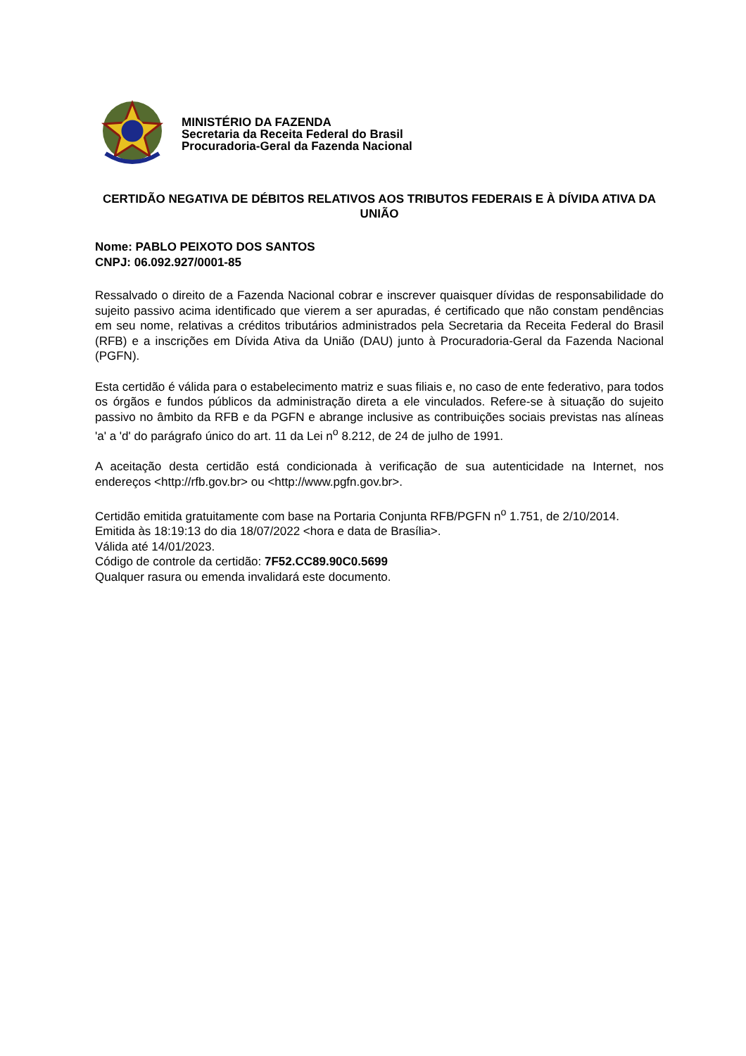MINISTÉRIO DA FAZENDA
Secretaria da Receita Federal do Brasil
Procuradoria-Geral da Fazenda Nacional
CERTIDÃO NEGATIVA DE DÉBITOS RELATIVOS AOS TRIBUTOS FEDERAIS E À DÍVIDA ATIVA DA UNIÃO
Nome: PABLO PEIXOTO DOS SANTOS
CNPJ: 06.092.927/0001-85
Ressalvado o direito de a Fazenda Nacional cobrar e inscrever quaisquer dívidas de responsabilidade do sujeito passivo acima identificado que vierem a ser apuradas, é certificado que não constam pendências em seu nome, relativas a créditos tributários administrados pela Secretaria da Receita Federal do Brasil (RFB) e a inscrições em Dívida Ativa da União (DAU) junto à Procuradoria-Geral da Fazenda Nacional (PGFN).
Esta certidão é válida para o estabelecimento matriz e suas filiais e, no caso de ente federativo, para todos os órgãos e fundos públicos da administração direta a ele vinculados. Refere-se à situação do sujeito passivo no âmbito da RFB e da PGFN e abrange inclusive as contribuições sociais previstas nas alíneas 'a' a 'd' do parágrafo único do art. 11 da Lei n<sup>o</sup> 8.212, de 24 de julho de 1991.
A aceitação desta certidão está condicionada à verificação de sua autenticidade na Internet, nos endereços <http://rfb.gov.br> ou <http://www.pgfn.gov.br>.
Certidão emitida gratuitamente com base na Portaria Conjunta RFB/PGFN n<sup>o</sup> 1.751, de 2/10/2014.
Emitida às 18:19:13 do dia 18/07/2022 <hora e data de Brasília>.
Válida até 14/01/2023.
Código de controle da certidão: 7F52.CC89.90C0.5699
Qualquer rasura ou emenda invalidará este documento.